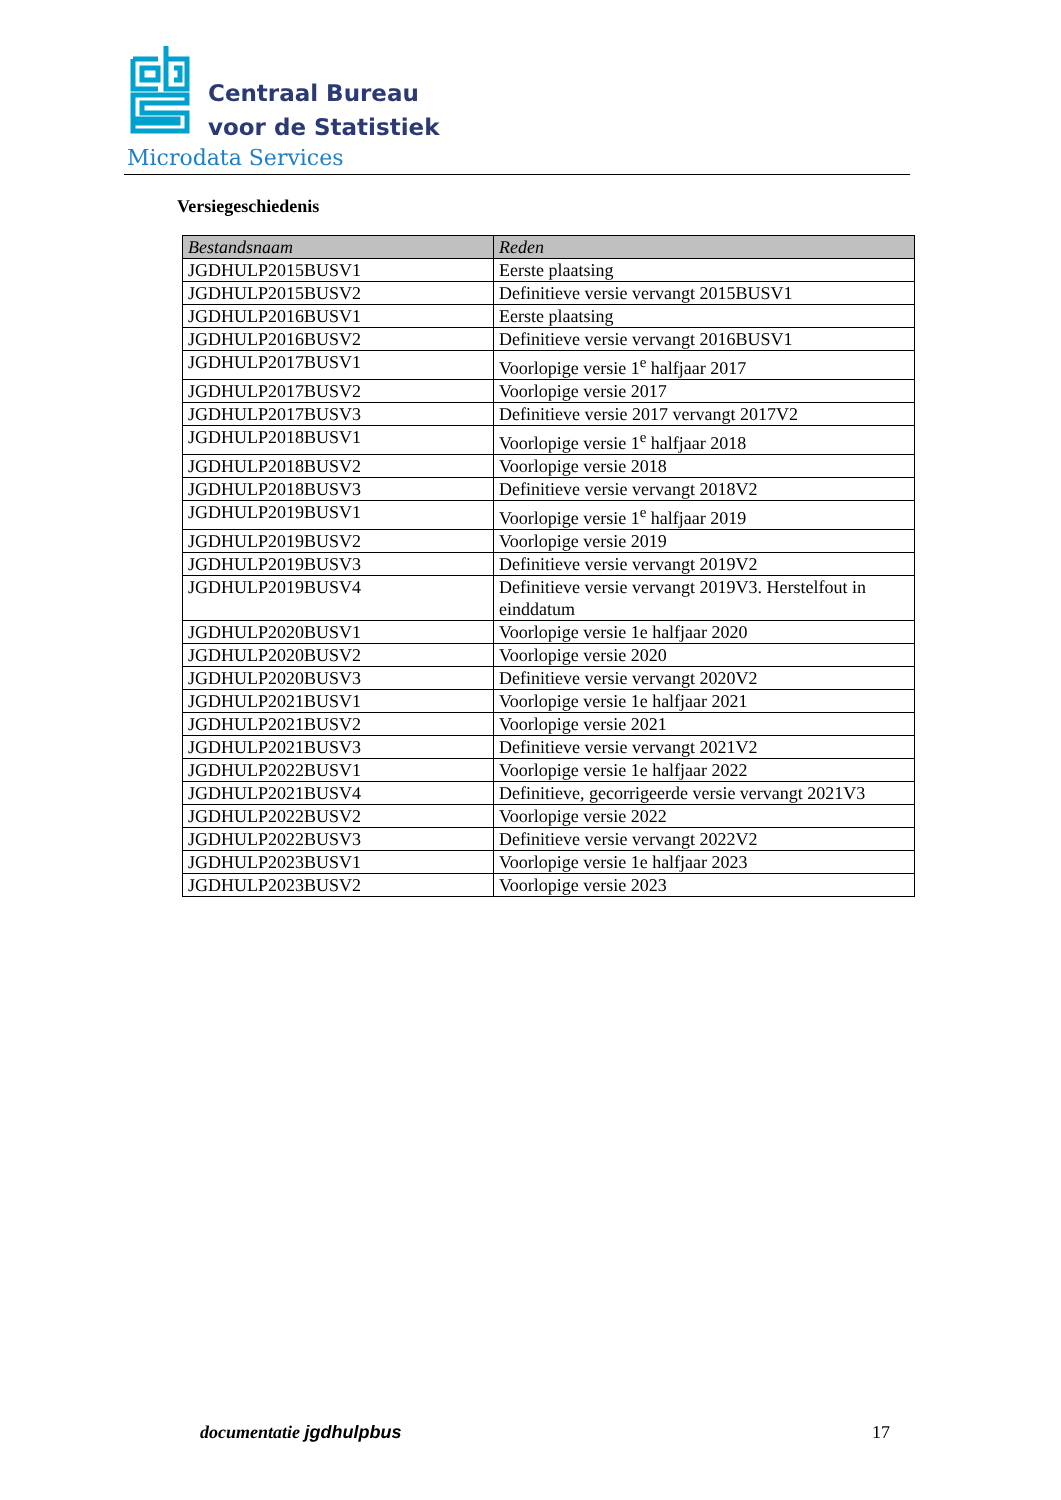Centraal Bureau
voor de Statistiek
Microdata Services
Versiegeschiedenis
| Bestandsnaam | Reden |
| --- | --- |
| JGDHULP2015BUSV1 | Eerste plaatsing |
| JGDHULP2015BUSV2 | Definitieve versie vervangt 2015BUSV1 |
| JGDHULP2016BUSV1 | Eerste plaatsing |
| JGDHULP2016BUSV2 | Definitieve versie vervangt 2016BUSV1 |
| JGDHULP2017BUSV1 | Voorlopige versie 1<sup>e</sup> halfjaar 2017 |
| JGDHULP2017BUSV2 | Voorlopige versie 2017 |
| JGDHULP2017BUSV3 | Definitieve versie 2017 vervangt 2017V2 |
| JGDHULP2018BUSV1 | Voorlopige versie 1<sup>e</sup> halfjaar 2018 |
| JGDHULP2018BUSV2 | Voorlopige versie 2018 |
| JGDHULP2018BUSV3 | Definitieve versie vervangt 2018V2 |
| JGDHULP2019BUSV1 | Voorlopige versie 1<sup>e</sup> halfjaar 2019 |
| JGDHULP2019BUSV2 | Voorlopige versie 2019 |
| JGDHULP2019BUSV3 | Definitieve versie vervangt 2019V2 |
| JGDHULP2019BUSV4 | Definitieve versie vervangt 2019V3. Herstelfout in einddatum |
| JGDHULP2020BUSV1 | Voorlopige versie 1e halfjaar 2020 |
| JGDHULP2020BUSV2 | Voorlopige versie 2020 |
| JGDHULP2020BUSV3 | Definitieve versie vervangt 2020V2 |
| JGDHULP2021BUSV1 | Voorlopige versie 1e halfjaar 2021 |
| JGDHULP2021BUSV2 | Voorlopige versie 2021 |
| JGDHULP2021BUSV3 | Definitieve versie vervangt 2021V2 |
| JGDHULP2022BUSV1 | Voorlopige versie 1e halfjaar 2022 |
| JGDHULP2021BUSV4 | Definitieve, gecorrigeerde versie vervangt 2021V3 |
| JGDHULP2022BUSV2 | Voorlopige versie 2022 |
| JGDHULP2022BUSV3 | Definitieve versie vervangt 2022V2 |
| JGDHULP2023BUSV1 | Voorlopige versie 1e halfjaar 2023 |
| JGDHULP2023BUSV2 | Voorlopige versie 2023 |
documentatie jgdhulpbus 17